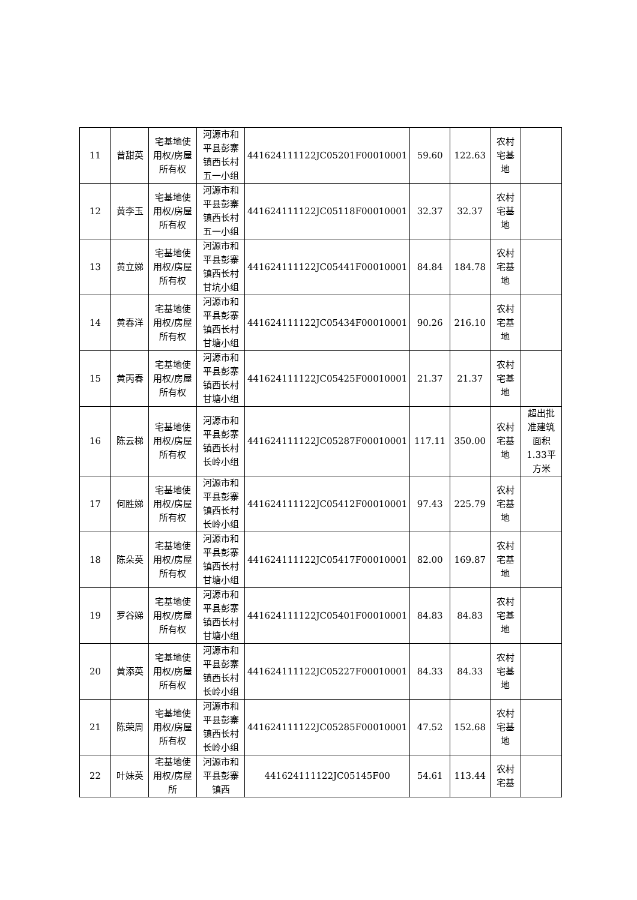| 11 | 曾甜英 | 宅基地使用权/房屋所有权 | 河源市和平县彭寨镇西长村五一小组 | 441624111122JC05201F00010001 | 59.60 | 122.63 | 农村宅基地 | |
| 12 | 黄李玉 | 宅基地使用权/房屋所有权 | 河源市和平县彭寨镇西长村五一小组 | 441624111122JC05118F00010001 | 32.37 | 32.37 | 农村宅基地 | |
| 13 | 黄立娣 | 宅基地使用权/房屋所有权 | 河源市和平县彭寨镇西长村甘坑小组 | 441624111122JC05441F00010001 | 84.84 | 184.78 | 农村宅基地 | |
| 14 | 黄春洋 | 宅基地使用权/房屋所有权 | 河源市和平县彭寨镇西长村甘塘小组 | 441624111122JC05434F00010001 | 90.26 | 216.10 | 农村宅基地 | |
| 15 | 黄丙春 | 宅基地使用权/房屋所有权 | 河源市和平县彭寨镇西长村甘塘小组 | 441624111122JC05425F00010001 | 21.37 | 21.37 | 农村宅基地 | |
| 16 | 陈云梯 | 宅基地使用权/房屋所有权 | 河源市和平县彭寨镇西长村长岭小组 | 441624111122JC05287F00010001 | 117.11 | 350.00 | 农村宅基地 | 超出批准建筑面积1.33平方米 |
| 17 | 何胜娣 | 宅基地使用权/房屋所有权 | 河源市和平县彭寨镇西长村长岭小组 | 441624111122JC05412F00010001 | 97.43 | 225.79 | 农村宅基地 | |
| 18 | 陈朵英 | 宅基地使用权/房屋所有权 | 河源市和平县彭寨镇西长村甘塘小组 | 441624111122JC05417F00010001 | 82.00 | 169.87 | 农村宅基地 | |
| 19 | 罗谷娣 | 宅基地使用权/房屋所有权 | 河源市和平县彭寨镇西长村甘塘小组 | 441624111122JC05401F00010001 | 84.83 | 84.83 | 农村宅基地 | |
| 20 | 黄添英 | 宅基地使用权/房屋所有权 | 河源市和平县彭寨镇西长村长岭小组 | 441624111122JC05227F00010001 | 84.33 | 84.33 | 农村宅基地 | |
| 21 | 陈荣周 | 宅基地使用权/房屋所有权 | 河源市和平县彭寨镇西长村长岭小组 | 441624111122JC05285F00010001 | 47.52 | 152.68 | 农村宅基地 | |
| 22 | 叶妹英 | 宅基地使用权/房屋所 | 河源市和平县彭寨镇西 | 441624111122JC05145F00 | 54.61 | 113.44 | 农村宅基 | |